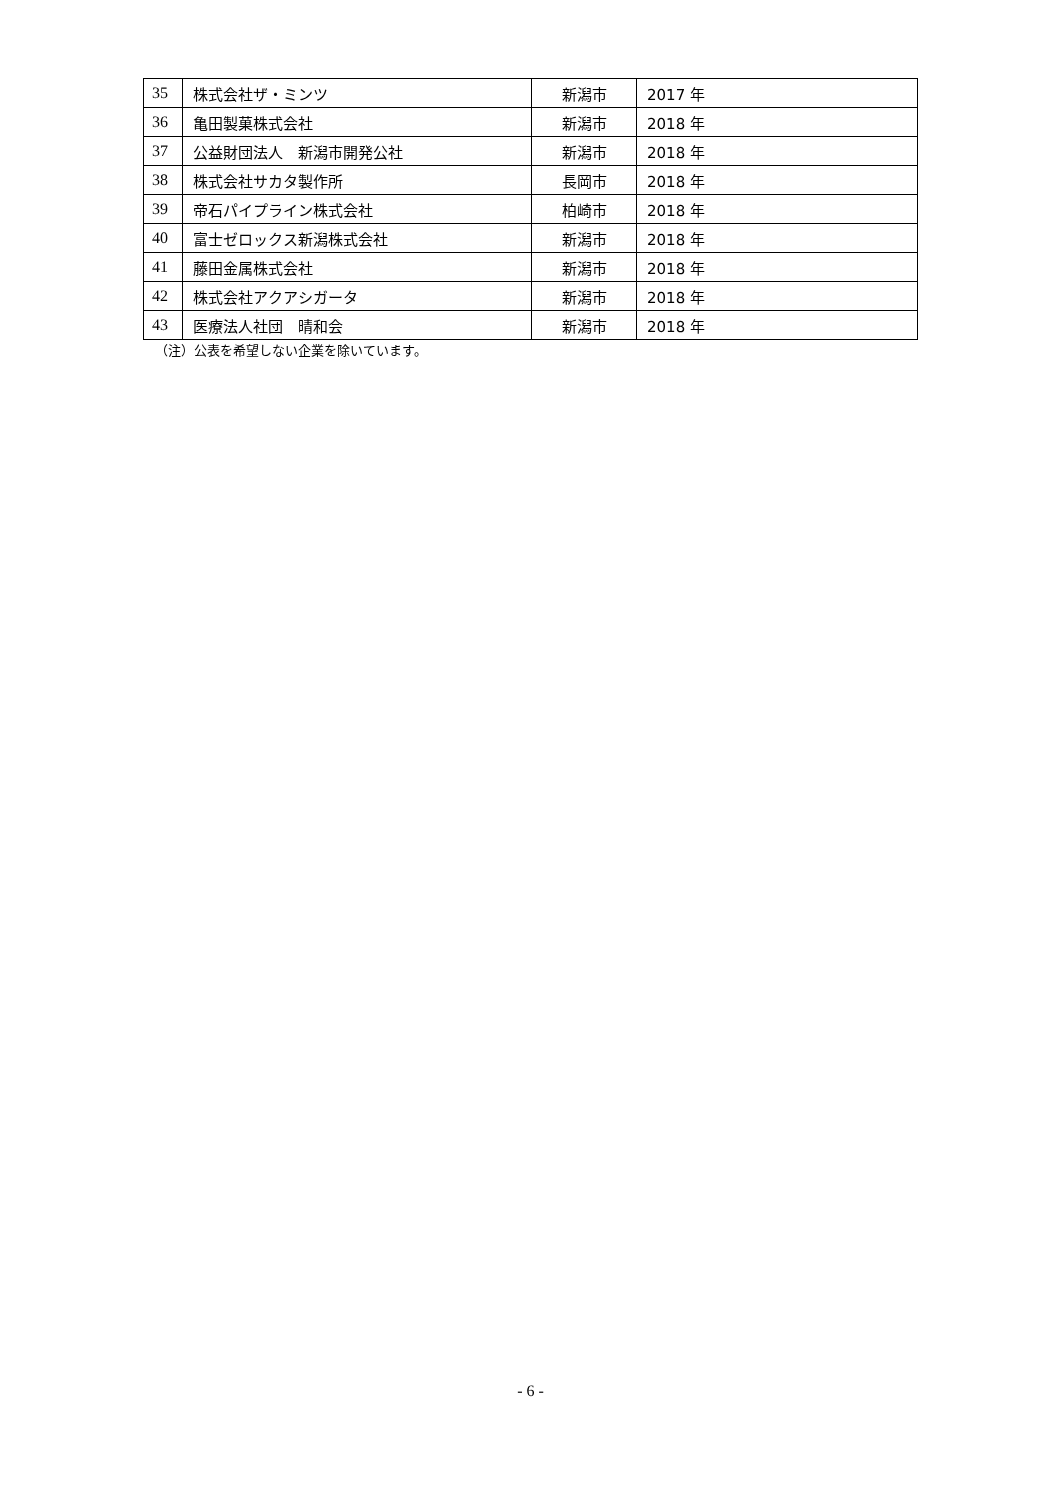| 35 | 株式会社ザ・ミンツ | 新潟市 | 2017 年 |
| 36 | 亀田製菓株式会社 | 新潟市 | 2018 年 |
| 37 | 公益財団法人 新潟市開発公社 | 新潟市 | 2018 年 |
| 38 | 株式会社サカタ製作所 | 長岡市 | 2018 年 |
| 39 | 帝石パイプライン株式会社 | 柏崎市 | 2018 年 |
| 40 | 富士ゼロックス新潟株式会社 | 新潟市 | 2018 年 |
| 41 | 藤田金属株式会社 | 新潟市 | 2018 年 |
| 42 | 株式会社アクアシガータ | 新潟市 | 2018 年 |
| 43 | 医療法人社団 晴和会 | 新潟市 | 2018 年 |
（注）公表を希望しない企業を除いています。
- 6 -